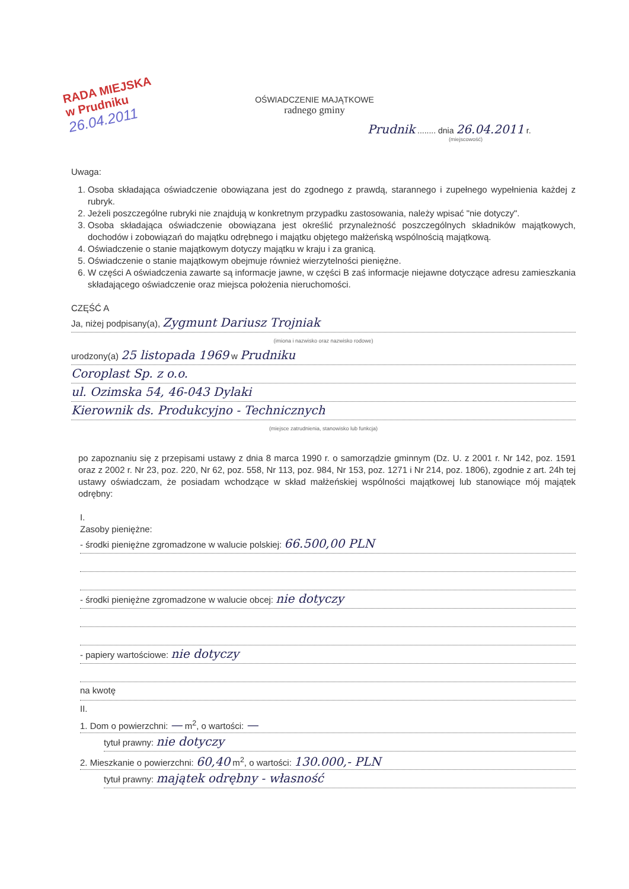RADA MIEJSKA
w Prudniku
26.04.2011
OŚWIADCZENIE MAJĄTKOWE
radnego gminy
Prudnik ........ dnia 26.04.2011 r.
(miejscowość)
Uwaga:
1. Osoba składająca oświadczenie obowiązana jest do zgodnego z prawdą, starannego i zupełnego wypełnienia każdej z rubryk.
2. Jeżeli poszczególne rubryki nie znajdują w konkretnym przypadku zastosowania, należy wpisać "nie dotyczy".
3. Osoba składająca oświadczenie obowiązana jest określić przynależność poszczególnych składników majątkowych, dochodów i zobowiązań do majątku odrębnego i majątku objętego małżeńską wspólnością majątkową.
4. Oświadczenie o stanie majątkowym dotyczy majątku w kraju i za granicą.
5. Oświadczenie o stanie majątkowym obejmuje również wierzytelności pieniężne.
6. W części A oświadczenia zawarte są informacje jawne, w części B zaś informacje niejawne dotyczące adresu zamieszkania składającego oświadczenie oraz miejsca położenia nieruchomości.
CZĘŚĆ A
Ja, niżej podpisany(a), Zygmunt Dariusz Trojniak
(imiona i nazwisko oraz nazwisko rodowe)
urodzony(a) 25 listopada 1969 w Prudniku
Coroplast Sp. z o.o.
ul. Ozimska 54, 46-043 Dylaki
Kierownik ds. Produkcyjno - Technicznych
(miejsce zatrudnienia, stanowisko lub funkcja)
po zapoznaniu się z przepisami ustawy z dnia 8 marca 1990 r. o samorządzie gminnym (Dz. U. z 2001 r. Nr 142, poz. 1591 oraz z 2002 r. Nr 23, poz. 220, Nr 62, poz. 558, Nr 113, poz. 984, Nr 153, poz. 1271 i Nr 214, poz. 1806), zgodnie z art. 24h tej ustawy oświadczam, że posiadam wchodzące w skład małżeńskiej wspólności majątkowej lub stanowiące mój majątek odrębny:
I.
Zasoby pieniężne:
- środki pieniężne zgromadzone w walucie polskiej: 66.500,00 PLN
- środki pieniężne zgromadzone w walucie obcej: nie dotyczy
- papiery wartościowe: nie dotyczy
na kwotę
II.
1. Dom o powierzchni: — m<sup>2</sup>, o wartości: —
tytuł prawny: nie dotyczy
2. Mieszkanie o powierzchni: 60,40 m<sup>2</sup>, o wartości: 130.000,- PLN
tytuł prawny: majątek odrębny - własność